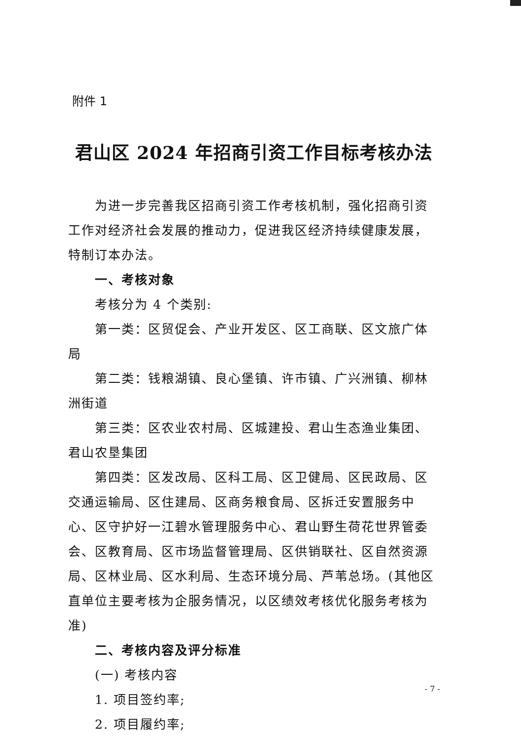附件 1
君山区 2024 年招商引资工作目标考核办法
为进一步完善我区招商引资工作考核机制，强化招商引资工作对经济社会发展的推动力，促进我区经济持续健康发展，特制订本办法。
一、考核对象
考核分为 4 个类别:
第一类：区贸促会、产业开发区、区工商联、区文旅广体局
第二类：钱粮湖镇、良心堡镇、许市镇、广兴洲镇、柳林洲街道
第三类：区农业农村局、区城建投、君山生态渔业集团、君山农垦集团
第四类：区发改局、区科工局、区卫健局、区民政局、区交通运输局、区住建局、区商务粮食局、区拆迁安置服务中心、区守护好一江碧水管理服务中心、君山野生荷花世界管委会、区教育局、区市场监督管理局、区供销联社、区自然资源局、区林业局、区水利局、生态环境分局、芦苇总场。(其他区直单位主要考核为企服务情况，以区绩效考核优化服务考核为准)
二、考核内容及评分标准
(一) 考核内容
1. 项目签约率;
2. 项目履约率;
- 7 -